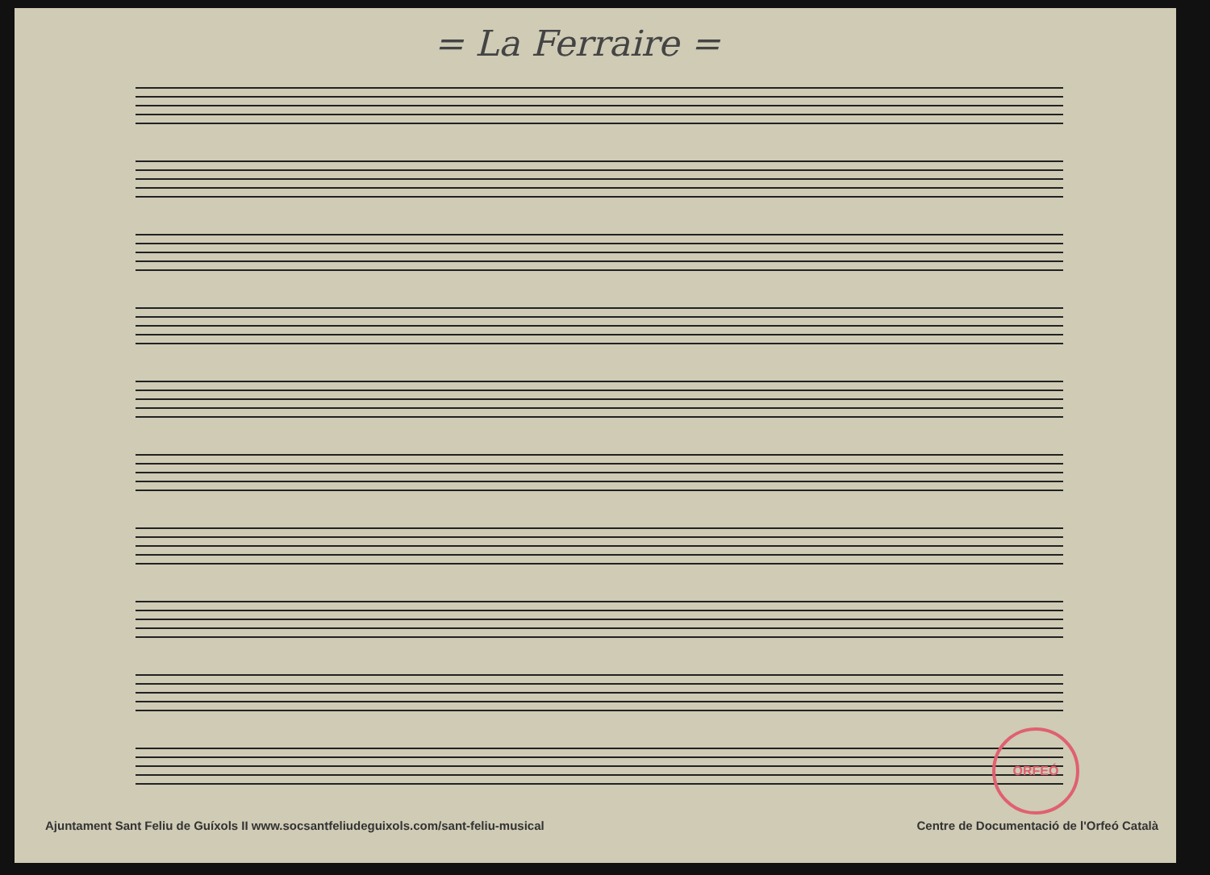= La Ferraire =
ORFEÓ
Ajuntament Sant Feliu de Guíxols II www.socsantfeliudeguixols.com/sant-feliu-musical Centre de Documentació de l'Orfeó Català